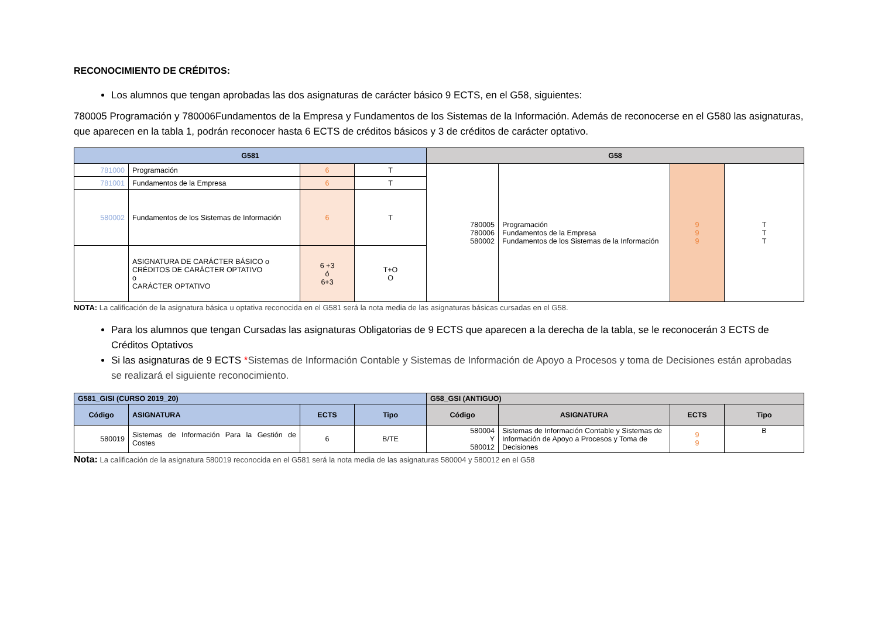RECONOCIMIENTO DE CRÉDITOS:
Los alumnos que tengan aprobadas las dos asignaturas de carácter básico 9 ECTS, en el G58, siguientes:
780005 Programación y 780006Fundamentos de la Empresa y Fundamentos de los Sistemas de la Información. Además de reconocerse en el G580 las asignaturas, que aparecen en la tabla 1, podrán reconocer hasta 6 ECTS de créditos básicos y 3 de créditos de carácter optativo.
| G581 | | | | G58 | | | |
| --- | --- | --- | --- | --- | --- | --- | --- |
| 781000 | Programación | 6 | T | 780005 780006 580002 | Programación Fundamentos de la Empresa Fundamentos de los Sistemas de la Información | 9 9 9 | T T T |
| 781001 | Fundamentos de la Empresa | 6 | T | | | | |
| 580002 | Fundamentos de los Sistemas de Información | 6 | T | | | | |
| | ASIGNATURA DE CARÁCTER BÁSICO o CRÉDITOS DE CARÁCTER OPTATIVO o CARÁCTER OPTATIVO | 6 +3 ó 6+3 | T+O O | | | | |
NOTA: La calificación de la asignatura básica u optativa reconocida en el G581 será la nota media de las asignaturas básicas cursadas en el G58.
Para los alumnos que tengan Cursadas las asignaturas Obligatorias de 9 ECTS que aparecen a la derecha de la tabla, se le reconocerán 3 ECTS de Créditos Optativos
Si las asignaturas de 9 ECTS *Sistemas de Información Contable y Sistemas de Información de Apoyo a Procesos y toma de Decisiones están aprobadas se realizará el siguiente reconocimiento.
| G581_GISI (CURSO 2019_20) | | | | G58_GSI (ANTIGUO) | | | |
| --- | --- | --- | --- | --- | --- | --- | --- |
| Código | ASIGNATURA | ECTS | Tipo | Código | ASIGNATURA | ECTS | Tipo |
| 580019 | Sistemas de Información Para la Gestión de Costes | 6 | B/TE | 580004 Y 580012 | Sistemas de Información Contable y Sistemas de Información de Apoyo a Procesos y Toma de Decisiones | 9 9 | B |
Nota: La calificación de la asignatura 580019 reconocida en el G581 será la nota media de las asignaturas 580004 y 580012 en el G58